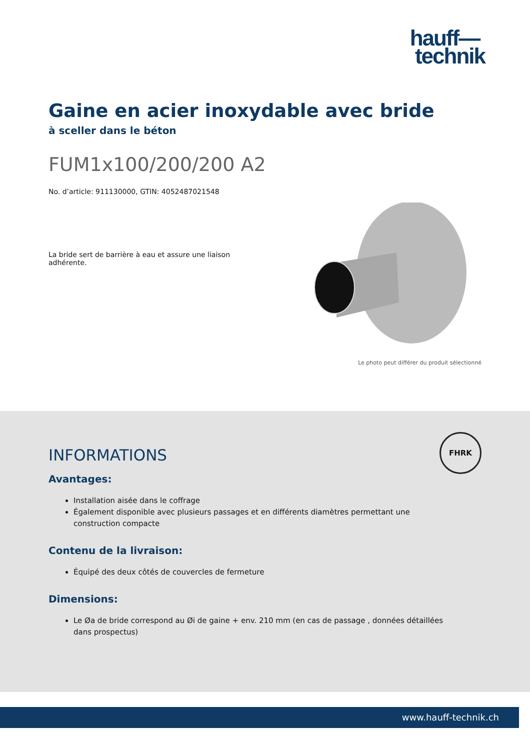hauff—
technik
Gaine en acier inoxydable avec bride
à sceller dans le béton
FUM1x100/200/200 A2
No. d’article: 911130000, GTIN: 4052487021548
La bride sert de barrière à eau et assure une liaison adhérente.
Le photo peut différer du produit sélectionné
FHRK
INFORMATIONS
Avantages:
Installation aisée dans le coffrage
Également disponible avec plusieurs passages et en différents diamètres permettant une construction compacte
Contenu de la livraison:
Équipé des deux côtés de couvercles de fermeture
Dimensions:
Le Øa de bride correspond au Øi de gaine + env. 210 mm (en cas de passage , données détaillées dans prospectus)
www.hauff-technik.ch